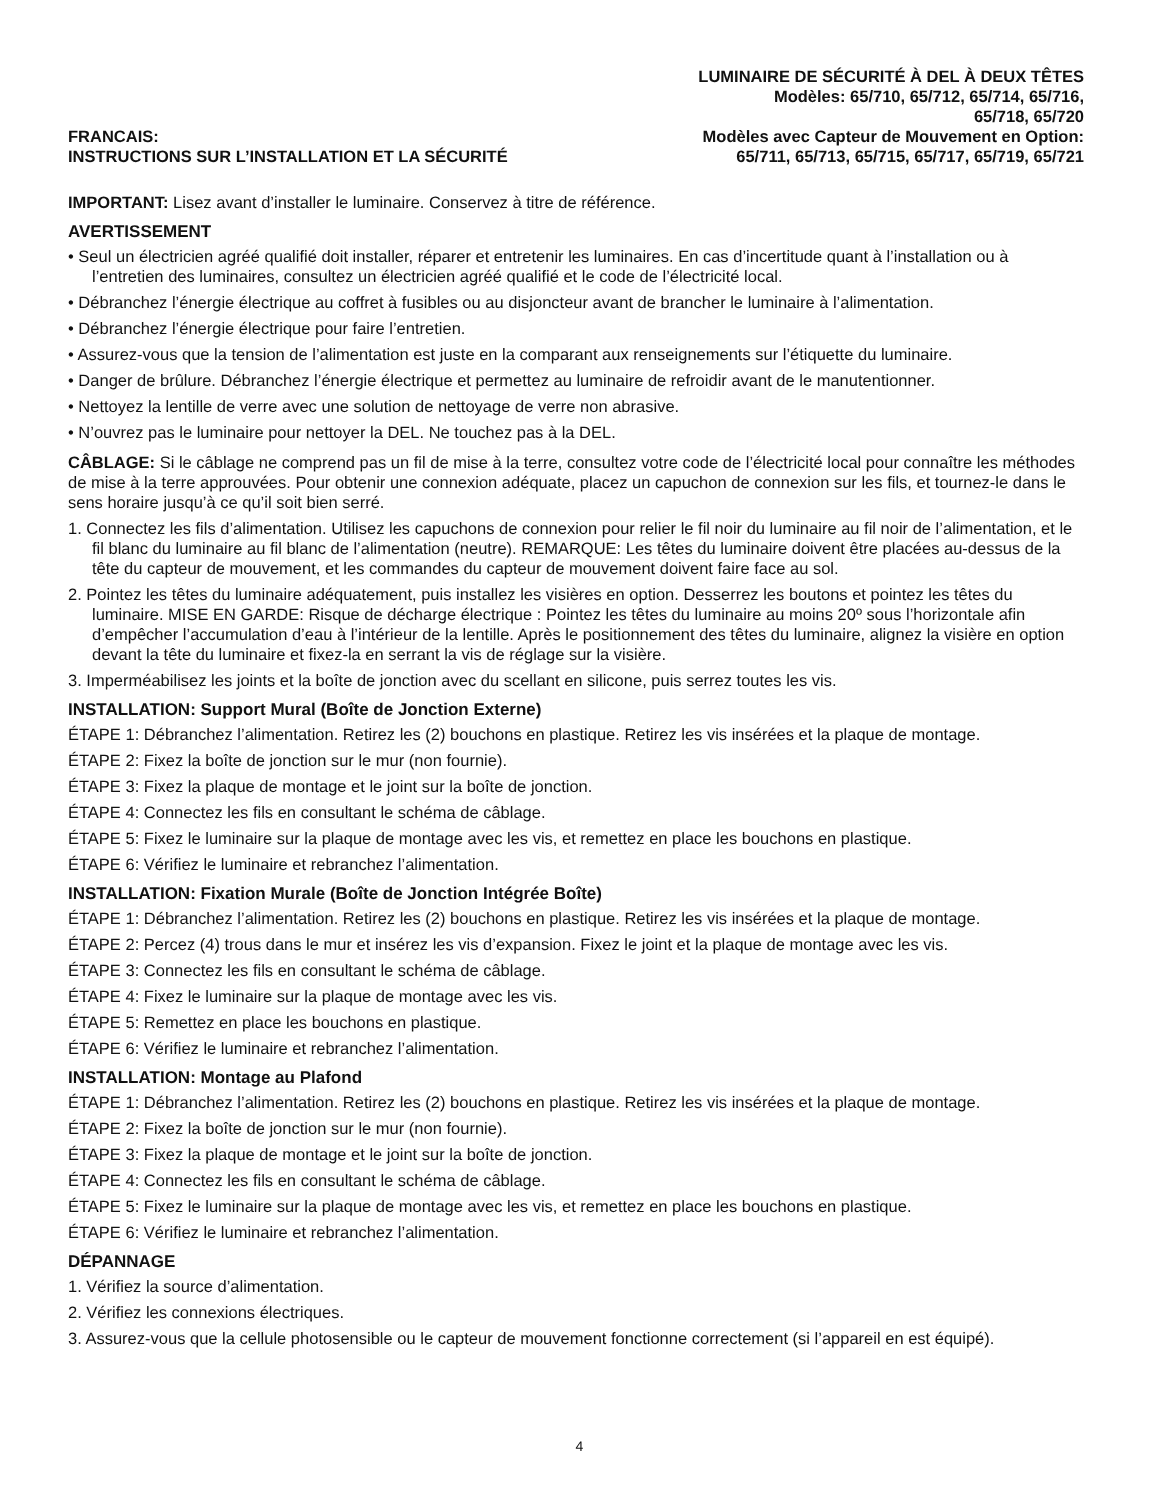FRANCAIS:
INSTRUCTIONS SUR L’INSTALLATION ET LA SÉCURITÉ
LUMINAIRE DE SÉCURITÉ À DEL À DEUX TÊTES
Modèles: 65/710, 65/712, 65/714, 65/716,
65/718, 65/720
Modèles avec Capteur de Mouvement en Option:
65/711, 65/713, 65/715, 65/717, 65/719, 65/721
IMPORTANT: Lisez avant d’installer le luminaire. Conservez à titre de référence.
AVERTISSEMENT
• Seul un électricien agréé qualifié doit installer, réparer et entretenir les luminaires. En cas d’incertitude quant à l’installation ou à l’entretien des luminaires, consultez un électricien agréé qualifié et le code de l’électricité local.
• Débranchez l’énergie électrique au coffret à fusibles ou au disjoncteur avant de brancher le luminaire à l’alimentation.
• Débranchez l’énergie électrique pour faire l’entretien.
• Assurez-vous que la tension de l’alimentation est juste en la comparant aux renseignements sur l’étiquette du luminaire.
• Danger de brûlure. Débranchez l’énergie électrique et permettez au luminaire de refroidir avant de le manutentionner.
• Nettoyez la lentille de verre avec une solution de nettoyage de verre non abrasive.
• N’ouvrez pas le luminaire pour nettoyer la DEL. Ne touchez pas à la DEL.
CÂBLAGE: Si le câblage ne comprend pas un fil de mise à la terre, consultez votre code de l’électricité local pour connaître les méthodes de mise à la terre approuvées. Pour obtenir une connexion adéquate, placez un capuchon de connexion sur les fils, et tournez-le dans le sens horaire jusqu’à ce qu’il soit bien serré.
1. Connectez les fils d’alimentation. Utilisez les capuchons de connexion pour relier le fil noir du luminaire au fil noir de l’alimentation, et le fil blanc du luminaire au fil blanc de l’alimentation (neutre). REMARQUE: Les têtes du luminaire doivent être placées au-dessus de la tête du capteur de mouvement, et les commandes du capteur de mouvement doivent faire face au sol.
2. Pointez les têtes du luminaire adéquatement, puis installez les visières en option. Desserrez les boutons et pointez les têtes du luminaire. MISE EN GARDE: Risque de décharge électrique : Pointez les têtes du luminaire au moins 20º sous l’horizontale afin d’empêcher l’accumulation d’eau à l’intérieur de la lentille. Après le positionnement des têtes du luminaire, alignez la visière en option devant la tête du luminaire et fixez-la en serrant la vis de réglage sur la visière.
3. Imperméabilisez les joints et la boîte de jonction avec du scellant en silicone, puis serrez toutes les vis.
INSTALLATION: Support Mural (Boîte de Jonction Externe)
ÉTAPE 1: Débranchez l’alimentation. Retirez les (2) bouchons en plastique. Retirez les vis insérées et la plaque de montage.
ÉTAPE 2: Fixez la boîte de jonction sur le mur (non fournie).
ÉTAPE 3: Fixez la plaque de montage et le joint sur la boîte de jonction.
ÉTAPE 4: Connectez les fils en consultant le schéma de câblage.
ÉTAPE 5: Fixez le luminaire sur la plaque de montage avec les vis, et remettez en place les bouchons en plastique.
ÉTAPE 6: Vérifiez le luminaire et rebranchez l’alimentation.
INSTALLATION: Fixation Murale (Boîte de Jonction Intégrée Boîte)
ÉTAPE 1: Débranchez l’alimentation. Retirez les (2) bouchons en plastique. Retirez les vis insérées et la plaque de montage.
ÉTAPE 2: Percez (4) trous dans le mur et insérez les vis d’expansion. Fixez le joint et la plaque de montage avec les vis.
ÉTAPE 3: Connectez les fils en consultant le schéma de câblage.
ÉTAPE 4: Fixez le luminaire sur la plaque de montage avec les vis.
ÉTAPE 5: Remettez en place les bouchons en plastique.
ÉTAPE 6: Vérifiez le luminaire et rebranchez l’alimentation.
INSTALLATION: Montage au Plafond
ÉTAPE 1: Débranchez l’alimentation. Retirez les (2) bouchons en plastique. Retirez les vis insérées et la plaque de montage.
ÉTAPE 2: Fixez la boîte de jonction sur le mur (non fournie).
ÉTAPE 3: Fixez la plaque de montage et le joint sur la boîte de jonction.
ÉTAPE 4: Connectez les fils en consultant le schéma de câblage.
ÉTAPE 5: Fixez le luminaire sur la plaque de montage avec les vis, et remettez en place les bouchons en plastique.
ÉTAPE 6: Vérifiez le luminaire et rebranchez l’alimentation.
DÉPANNAGE
1. Vérifiez la source d’alimentation.
2. Vérifiez les connexions électriques.
3. Assurez-vous que la cellule photosensible ou le capteur de mouvement fonctionne correctement (si l’appareil en est équipé).
4